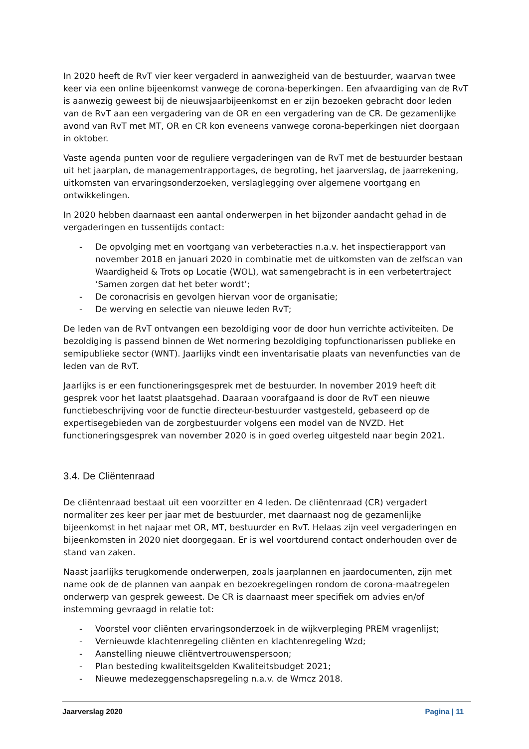In 2020 heeft de RvT vier keer vergaderd in aanwezigheid van de bestuurder, waarvan twee keer via een online bijeenkomst vanwege de corona-beperkingen. Een afvaardiging van de RvT is aanwezig geweest bij de nieuwsjaarbijeenkomst en er zijn bezoeken gebracht door leden van de RvT aan een vergadering van de OR en een vergadering van de CR. De gezamenlijke avond van RvT met MT, OR en CR kon eveneens vanwege corona-beperkingen niet doorgaan in oktober.
Vaste agenda punten voor de reguliere vergaderingen van de RvT met de bestuurder bestaan uit het jaarplan, de managementrapportages, de begroting, het jaarverslag, de jaarrekening, uitkomsten van ervaringsonderzoeken, verslaglegging over algemene voortgang en ontwikkelingen.
In 2020 hebben daarnaast een aantal onderwerpen in het bijzonder aandacht gehad in de vergaderingen en tussentijds contact:
- De opvolging met en voortgang van verbeteracties n.a.v. het inspectierapport van november 2018 en januari 2020 in combinatie met de uitkomsten van de zelfscan van Waardigheid & Trots op Locatie (WOL), wat samengebracht is in een verbetertraject ‘Samen zorgen dat het beter wordt’;
- De coronacrisis en gevolgen hiervan voor de organisatie;
- De werving en selectie van nieuwe leden RvT;
De leden van de RvT ontvangen een bezoldiging voor de door hun verrichte activiteiten. De bezoldiging is passend binnen de Wet normering bezoldiging topfunctionarissen publieke en semipublieke sector (WNT). Jaarlijks vindt een inventarisatie plaats van nevenfuncties van de leden van de RvT.
Jaarlijks is er een functioneringsgesprek met de bestuurder. In november 2019 heeft dit gesprek voor het laatst plaatsgehad. Daaraan voorafgaand is door de RvT een nieuwe functiebeschrijving voor de functie directeur-bestuurder vastgesteld, gebaseerd op de expertisegebieden van de zorgbestuurder volgens een model van de NVZD. Het functioneringsgesprek van november 2020 is in goed overleg uitgesteld naar begin 2021.
3.4. De Cliëntenraad
De cliëntenraad bestaat uit een voorzitter en 4 leden. De cliëntenraad (CR) vergadert normaliter zes keer per jaar met de bestuurder, met daarnaast nog de gezamenlijke bijeenkomst in het najaar met OR, MT, bestuurder en RvT. Helaas zijn veel vergaderingen en bijeenkomsten in 2020 niet doorgegaan. Er is wel voortdurend contact onderhouden over de stand van zaken.
Naast jaarlijks terugkomende onderwerpen, zoals jaarplannen en jaardocumenten, zijn met name ook de de plannen van aanpak en bezoekregelingen rondom de corona-maatregelen onderwerp van gesprek geweest. De CR is daarnaast meer specifiek om advies en/of instemming gevraagd in relatie tot:
- Voorstel voor cliënten ervaringsonderzoek in de wijkverpleging PREM vragenlijst;
- Vernieuwde klachtenregeling cliënten en klachtenregeling Wzd;
- Aanstelling nieuwe cliëntvertrouwenspersoon;
- Plan besteding kwaliteitsgelden Kwaliteitsbudget 2021;
- Nieuwe medezeggenschapsregeling n.a.v. de Wmcz 2018.
Jaarverslag 2020 Pagina | 11